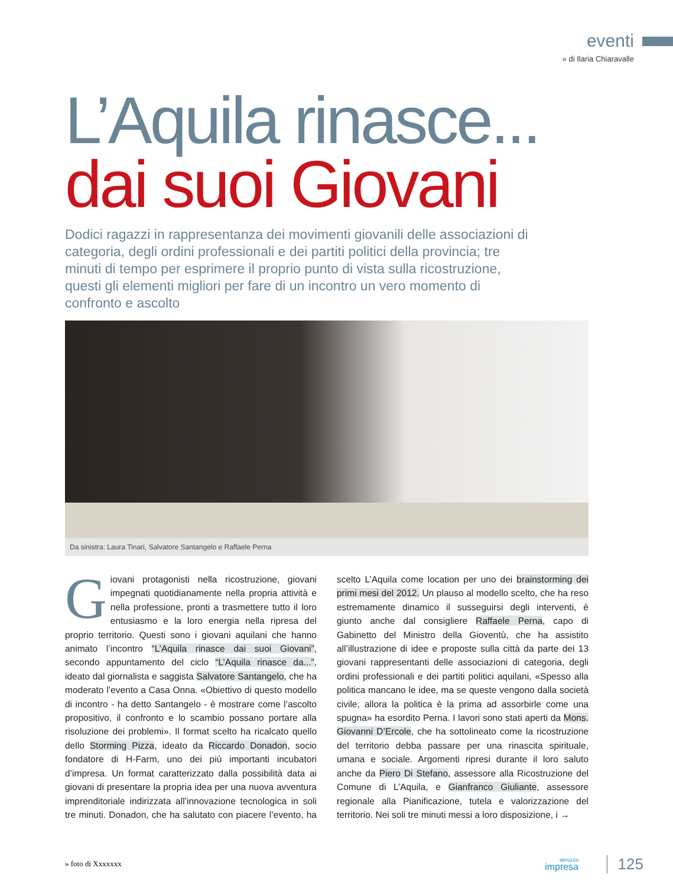eventi
» di Ilaria Chiaravalle
L’Aquila rinasce...
dai suoi Giovani
Dodici ragazzi in rappresentanza dei movimenti giovanili delle associazioni di categoria, degli ordini professionali e dei partiti politici della provincia; tre minuti di tempo per esprimere il proprio punto di vista sulla ricostruzione, questi gli elementi migliori per fare di un incontro un vero momento di confronto e ascolto
Da sinistra: Laura Tinari, Salvatore Santangelo e Raffaele Perna
Giovani protagonisti nella ricostruzione, giovani impegnati quotidianamente nella propria attività e nella professione, pronti a trasmettere tutto il loro entusiasmo e la loro energia nella ripresa del proprio territorio. Questi sono i giovani aquilani che hanno animato l’incontro “L’Aquila rinasce dai suoi Giovani”, secondo appuntamento del ciclo “L’Aquila rinasce da...”, ideato dal giornalista e saggista Salvatore Santangelo, che ha moderato l’evento a Casa Onna. «Obiettivo di questo modello di incontro - ha detto Santangelo - è mostrare come l’ascolto propositivo, il confronto e lo scambio possano portare alla risoluzione dei problemi». Il format scelto ha ricalcato quello dello Storming Pizza, ideato da Riccardo Donadon, socio fondatore di H-Farm, uno dei più importanti incubatori d’impresa. Un format caratterizzato dalla possibilità data ai giovani di presentare la propria idea per una nuova avventura imprenditoriale indirizzata all’innovazione tecnologica in soli tre minuti. Donadon, che ha salutato con piacere l’evento, ha scelto L’Aquila come location per uno dei brainstorming dei primi mesi del 2012. Un plauso al modello scelto, che ha reso estremamente dinamico il susseguirsi degli interventi, è giunto anche dal consigliere Raffaele Perna, capo di Gabinetto del Ministro della Gioventù, che ha assistito all’illustrazione di idee e proposte sulla città da parte dei 13 giovani rappresentanti delle associazioni di categoria, degli ordini professionali e dei partiti politici aquilani, «Spesso alla politica mancano le idee, ma se queste vengono dalla società civile, allora la politica è la prima ad assorbirle come una spugna» ha esordito Perna. I lavori sono stati aperti da Mons. Giovanni D’Ercole, che ha sottolineato come la ricostruzione del territorio debba passare per una rinascita spirituale, umana e sociale. Argomenti ripresi durante il loro saluto anche da Piero Di Stefano, assessore alla Ricostruzione del Comune di L’Aquila, e Gianfranco Giuliante, assessore regionale alla Pianificazione, tutela e valorizzazione del territorio. Nei soli tre minuti messi a loro disposizione, i →
» foto di Xxxxxxx abruzzo
impresa
125